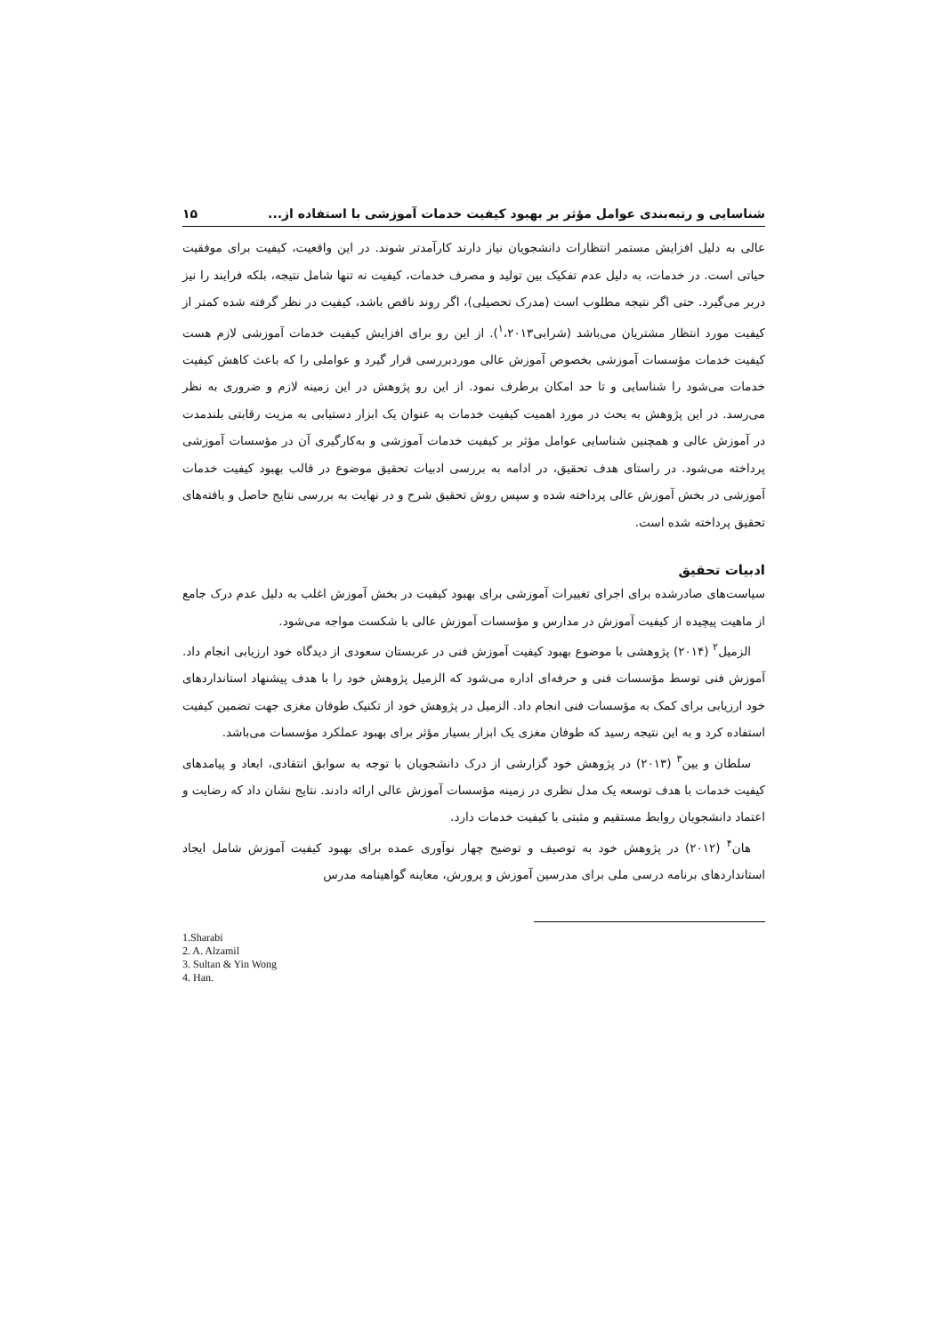شناسایی و رتبه‌بندی عوامل مؤثر بر بهبود کیفیت خدمات آموزشی با استفاده از... ۱۵
عالی به دلیل افزایش مستمر انتظارات دانشجویان نیاز دارند کارآمدتر شوند. در این واقعیت، کیفیت برای موفقیت حیاتی است. در خدمات، به دلیل عدم تفکیک بین تولید و مصرف خدمات، کیفیت نه تنها شامل نتیجه، بلکه فرایند را نیز دربر می‌گیرد. حتی اگر نتیجه مطلوب است (مدرک تحصیلی)، اگر روند ناقص باشد، کیفیت در نظر گرفته شده کمتر از کیفیت مورد انتظار مشتریان می‌باشد (شرابی<sup>۱</sup>،۲۰۱۳). از این رو برای افزایش کیفیت خدمات آموزشی لازم هست کیفیت خدمات مؤسسات آموزشی بخصوص آموزش عالی موردبررسی قرار گیرد و عواملی را که باعث کاهش کیفیت خدمات می‌شود را شناسایی و تا حد امکان برطرف نمود. از این رو پژوهش در این زمینه لازم و ضروری به نظر می‌رسد. در این پژوهش به بحث در مورد اهمیت کیفیت خدمات به عنوان یک ابزار دستیابی به مزیت رقابتی بلندمدت در آموزش عالی و همچنین شناسایی عوامل مؤثر بر کیفیت خدمات آموزشی و به‌کارگیری آن در مؤسسات آموزشی پرداخته می‌شود. در راستای هدف تحقیق، در ادامه به بررسی ادبیات تحقیق موضوع در قالب بهبود کیفیت خدمات آموزشی در بخش آموزش عالی پرداخته شده و سپس روش تحقیق شرح و در نهایت به بررسی نتایج حاصل و یافته‌های تحقیق پرداخته شده است.
ادبیات تحقیق
سیاست‌های صادرشده برای اجرای تغییرات آموزشی برای بهبود کیفیت در بخش آموزش اغلب به دلیل عدم درک جامع از ماهیت پیچیده از کیفیت آموزش در مدارس و مؤسسات آموزش عالی با شکست مواجه می‌شود.
الزمیل<sup>۲</sup> (۲۰۱۴) پژوهشی با موضوع بهبود کیفیت آموزش فنی در عربستان سعودی از دیدگاه خود ارزیابی انجام داد. آموزش فنی توسط مؤسسات فنی و حرفه‌ای اداره می‌شود که الزمیل پژوهش خود را با هدف پیشنهاد استانداردهای خود ارزیابی برای کمک به مؤسسات فنی انجام داد. الزمیل در پژوهش خود از تکنیک طوفان مغزی جهت تضمین کیفیت استفاده کرد و به این نتیجه رسید که طوفان مغزی یک ابزار بسیار مؤثر برای بهبود عملکرد مؤسسات می‌باشد.
سلطان و یین<sup>۳</sup> (۲۰۱۳) در پژوهش خود گزارشی از درک دانشجویان با توجه به سوابق انتقادی، ابعاد و پیامدهای کیفیت خدمات با هدف توسعه یک مدل نظری در زمینه مؤسسات آموزش عالی ارائه دادند. نتایج نشان داد که رضایت و اعتماد دانشجویان روابط مستقیم و مثبتی با کیفیت خدمات دارد.
هان<sup>۴</sup> (۲۰۱۲) در پژوهش خود به توصیف و توضیح چهار نوآوری عمده برای بهبود کیفیت آموزش شامل ایجاد استانداردهای برنامه درسی ملی برای مدرسین آموزش و پرورش، معاینه گواهینامه مدرس
1.Sharabi
2. A. Alzamil
3. Sultan & Yin Wong
4. Han.